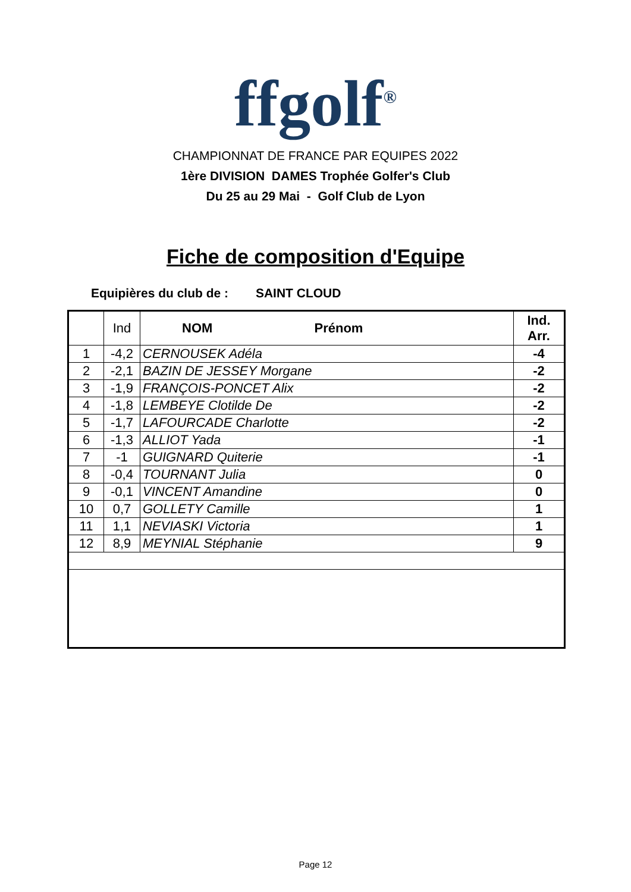ffgolf<sup>®</sup>
CHAMPIONNAT DE FRANCE PAR EQUIPES 2022
1ère DIVISION DAMES Trophée Golfer's Club
Du 25 au 29 Mai - Golf Club de Lyon
Fiche de composition d'Equipe
Equipières du club de : SAINT CLOUD
| | Ind | NOM Prénom | Ind. Arr. |
| --- | --- | --- | --- |
| 1 | -4,2 | CERNOUSEK Adéla | -4 |
| 2 | -2,1 | BAZIN DE JESSEY Morgane | -2 |
| 3 | -1,9 | FRANÇOIS-PONCET Alix | -2 |
| 4 | -1,8 | LEMBEYE Clotilde De | -2 |
| 5 | -1,7 | LAFOURCADE Charlotte | -2 |
| 6 | -1,3 | ALLIOT Yada | -1 |
| 7 | -1 | GUIGNARD Quiterie | -1 |
| 8 | -0,4 | TOURNANT Julia | 0 |
| 9 | -0,1 | VINCENT Amandine | 0 |
| 10 | 0,7 | GOLLETY Camille | 1 |
| 11 | 1,1 | NEVIASKI Victoria | 1 |
| 12 | 8,9 | MEYNIAL Stéphanie | 9 |
Page 12